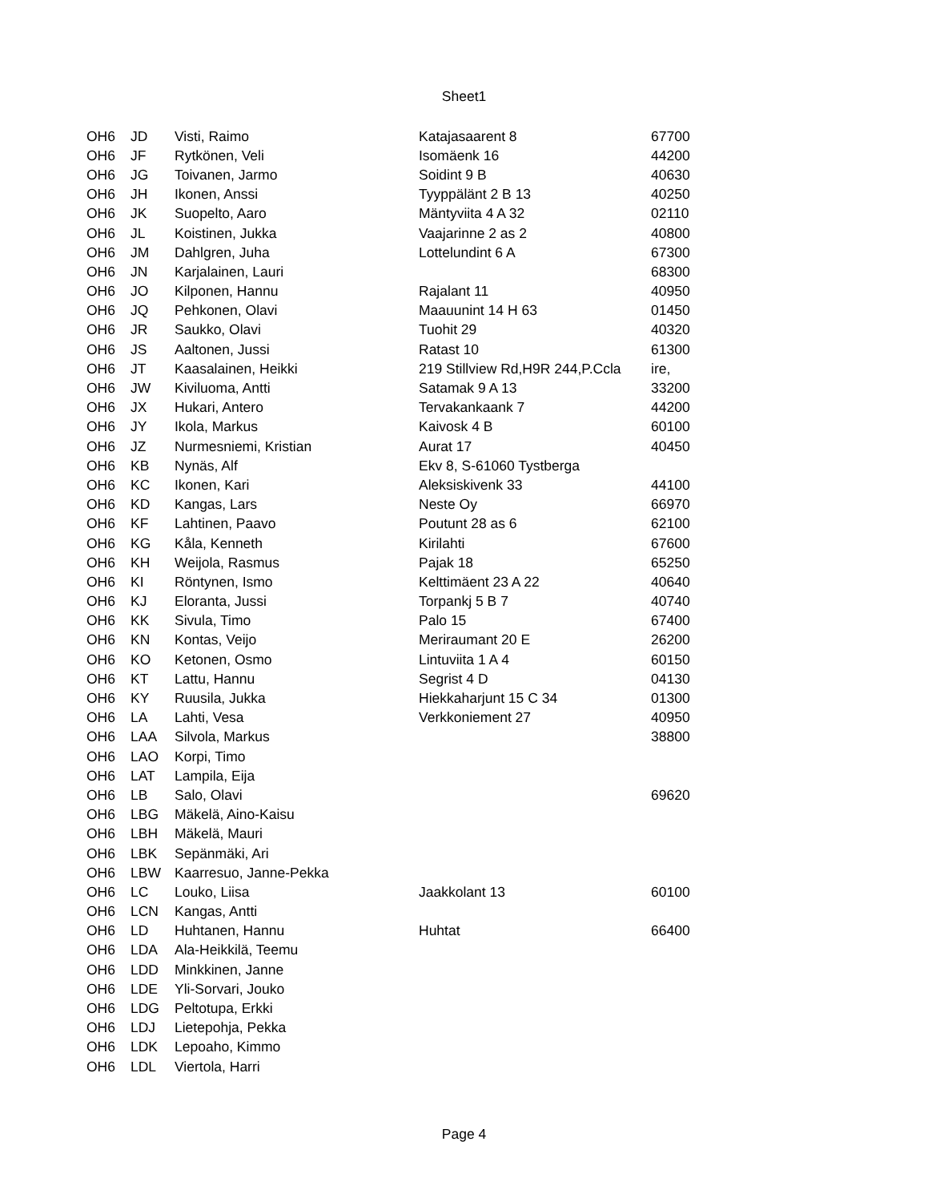Sheet1
| OH6 | JD | Visti, Raimo | Katajasaarent 8 | 67700 |
| OH6 | JF | Rytkönen, Veli | Isomäenk 16 | 44200 |
| OH6 | JG | Toivanen, Jarmo | Soidint 9 B | 40630 |
| OH6 | JH | Ikonen, Anssi | Tyyppälänt 2 B 13 | 40250 |
| OH6 | JK | Suopelto, Aaro | Mäntyviita 4 A 32 | 02110 |
| OH6 | JL | Koistinen, Jukka | Vaajarinne 2 as 2 | 40800 |
| OH6 | JM | Dahlgren, Juha | Lottelundint 6 A | 67300 |
| OH6 | JN | Karjalainen, Lauri | | 68300 |
| OH6 | JO | Kilponen, Hannu | Rajalant 11 | 40950 |
| OH6 | JQ | Pehkonen, Olavi | Maauunint 14 H 63 | 01450 |
| OH6 | JR | Saukko, Olavi | Tuohit 29 | 40320 |
| OH6 | JS | Aaltonen, Jussi | Ratast 10 | 61300 |
| OH6 | JT | Kaasalainen, Heikki | 219 Stillview Rd,H9R 244,P.Ccla | ire, |
| OH6 | JW | Kiviluoma, Antti | Satamak 9 A 13 | 33200 |
| OH6 | JX | Hukari, Antero | Tervakankaank 7 | 44200 |
| OH6 | JY | Ikola, Markus | Kaivosk 4 B | 60100 |
| OH6 | JZ | Nurmesniemi, Kristian | Aurat 17 | 40450 |
| OH6 | KB | Nynäs, Alf | Ekv 8, S-61060 Tystberga | |
| OH6 | KC | Ikonen, Kari | Aleksiskivenk 33 | 44100 |
| OH6 | KD | Kangas, Lars | Neste Oy | 66970 |
| OH6 | KF | Lahtinen, Paavo | Poutunt 28 as 6 | 62100 |
| OH6 | KG | Kåla, Kenneth | Kirilahti | 67600 |
| OH6 | KH | Weijola, Rasmus | Pajak 18 | 65250 |
| OH6 | KI | Röntynen, Ismo | Kelttimäent 23 A 22 | 40640 |
| OH6 | KJ | Eloranta, Jussi | Torpankj 5 B 7 | 40740 |
| OH6 | KK | Sivula, Timo | Palo 15 | 67400 |
| OH6 | KN | Kontas, Veijo | Meriraumant 20 E | 26200 |
| OH6 | KO | Ketonen, Osmo | Lintuviita 1 A 4 | 60150 |
| OH6 | KT | Lattu, Hannu | Segrist 4 D | 04130 |
| OH6 | KY | Ruusila, Jukka | Hiekkaharjunt 15 C 34 | 01300 |
| OH6 | LA | Lahti, Vesa | Verkkoniement 27 | 40950 |
| OH6 | LAA | Silvola, Markus | | 38800 |
| OH6 | LAO | Korpi, Timo | | |
| OH6 | LAT | Lampila, Eija | | |
| OH6 | LB | Salo, Olavi | | 69620 |
| OH6 | LBG | Mäkelä, Aino-Kaisu | | |
| OH6 | LBH | Mäkelä, Mauri | | |
| OH6 | LBK | Sepänmäki, Ari | | |
| OH6 | LBW | Kaarresuo, Janne-Pekka | | |
| OH6 | LC | Louko, Liisa | Jaakkolant 13 | 60100 |
| OH6 | LCN | Kangas, Antti | | |
| OH6 | LD | Huhtanen, Hannu | Huhtat | 66400 |
| OH6 | LDA | Ala-Heikkilä, Teemu | | |
| OH6 | LDD | Minkkinen, Janne | | |
| OH6 | LDE | Yli-Sorvari, Jouko | | |
| OH6 | LDG | Peltotupa, Erkki | | |
| OH6 | LDJ | Lietepohja, Pekka | | |
| OH6 | LDK | Lepoaho, Kimmo | | |
| OH6 | LDL | Viertola, Harri | | |
Page 4